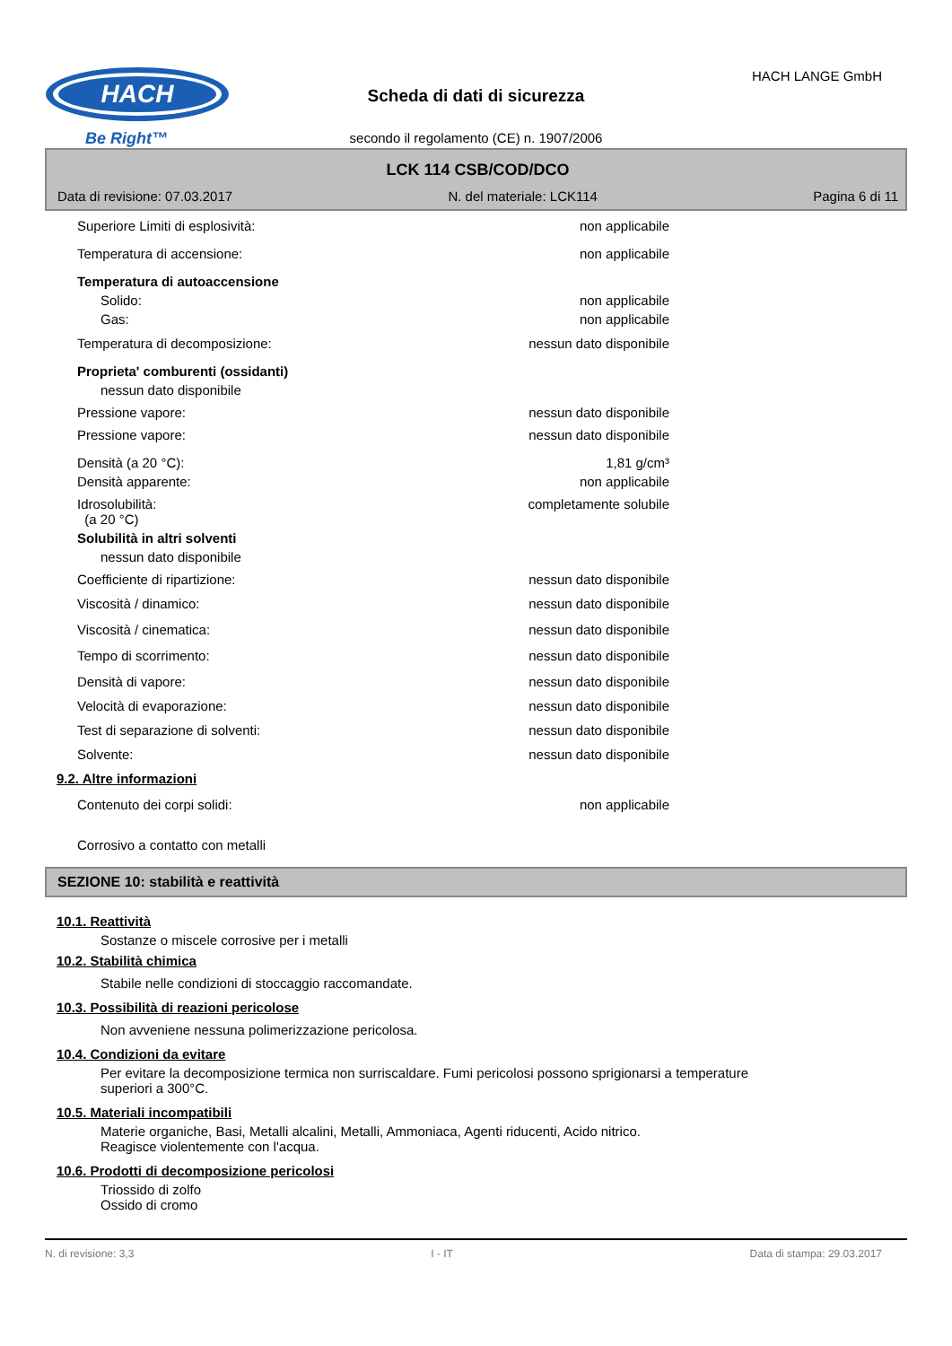HACH
Be Right™
Scheda di dati di sicurezza
HACH LANGE GmbH
secondo il regolamento (CE) n. 1907/2006
LCK 114 CSB/COD/DCO
Data di revisione: 07.03.2017 N. del materiale: LCK114 Pagina 6 di 11
Superiore Limiti di esplosività: non applicabile
Temperatura di accensione: non applicabile
Temperatura di autoaccensione
Solido: non applicabile
Gas: non applicabile
Temperatura di decomposizione: nessun dato disponibile
Proprieta' comburenti (ossidanti)
nessun dato disponibile
Pressione vapore: nessun dato disponibile
Pressione vapore: nessun dato disponibile
Densità (a 20 °C): 1,81 g/cm³
Densità apparente: non applicabile
Idrosolubilità:
(a 20 °C) completamente solubile
Solubilità in altri solventi
nessun dato disponibile
Coefficiente di ripartizione: nessun dato disponibile
Viscosità / dinamico: nessun dato disponibile
Viscosità / cinematica: nessun dato disponibile
Tempo di scorrimento: nessun dato disponibile
Densità di vapore: nessun dato disponibile
Velocità di evaporazione: nessun dato disponibile
Test di separazione di solventi: nessun dato disponibile
Solvente: nessun dato disponibile
9.2. Altre informazioni
Contenuto dei corpi solidi: non applicabile
Corrosivo a contatto con metalli
SEZIONE 10: stabilità e reattività
10.1. Reattività
Sostanze o miscele corrosive per i metalli
10.2. Stabilità chimica
Stabile nelle condizioni di stoccaggio raccomandate.
10.3. Possibilità di reazioni pericolose
Non avveniene nessuna polimerizzazione pericolosa.
10.4. Condizioni da evitare
Per evitare la decomposizione termica non surriscaldare. Fumi pericolosi possono sprigionarsi a temperature
superiori a 300°C.
10.5. Materiali incompatibili
Materie organiche, Basi, Metalli alcalini, Metalli, Ammoniaca, Agenti riducenti, Acido nitrico.
Reagisce violentemente con l'acqua.
10.6. Prodotti di decomposizione pericolosi
Triossido di zolfo
Ossido di cromo
N. di revisione: 3,3 I - IT Data di stampa: 29.03.2017